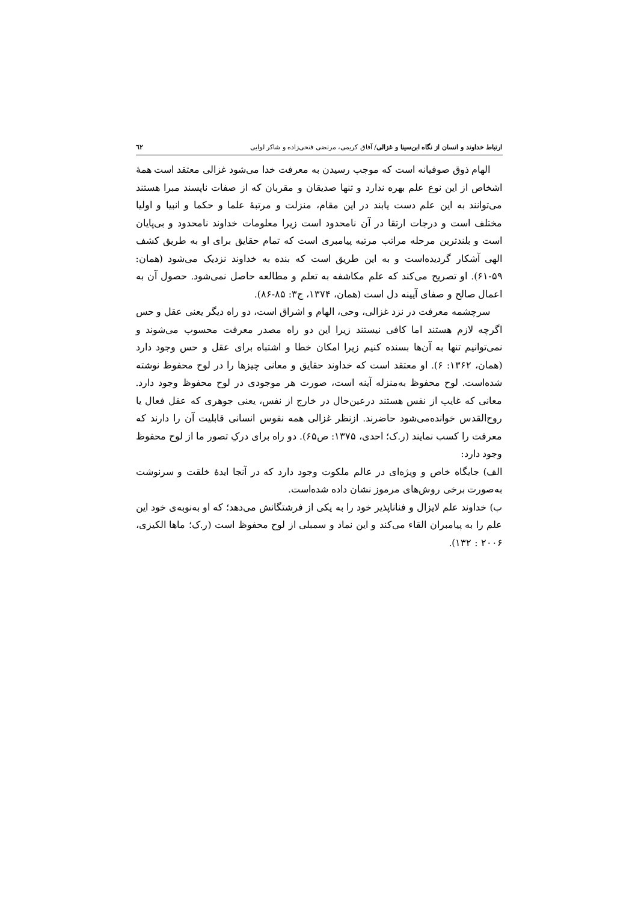ارتباط خداوند و انسان از نگاه ابن‌سینا و غزالی/ آفاق کریمی، مرتضی فتحی‌زاده و شاکر لوایی ٦٢
الهام ذوق صوفیانه است که موجب رسیدن به معرفت خدا می‌شود غزالی معتقد است همهٔ اشخاص از این نوع علم بهره ندارد و تنها صدیقان و مقربان که از صفات ناپسند مبرا هستند می‌توانند به این علم دست یابند در این مقام، منزلت و مرتبهٔ علما و حکما و انبیا و اولیا مختلف است و درجات ارتقا در آن نامحدود است زیرا معلومات خداوند نامحدود و بی‌پایان است و بلندترین مرحله مراتب مرتبه پیامبری است که تمام حقایق برای او به طریق کشف الهی آشکار گردیده‌است و به این طریق است که بنده به خداوند نزدیک می‌شود (همان: ۵۹-۶۱). او تصریح می‌کند که علم مکاشفه به تعلم و مطالعه حاصل نمی‌شود. حصول آن به اعمال صالح و صفای آیینه دل است (همان، ۱۳۷۴، ج۳: ۸۵-۸۶).
سرچشمه معرفت در نزد غزالی، وحی، الهام و اشراق است، دو راه دیگر یعنی عقل و حس اگرچه لازم هستند اما کافی نیستند زیرا این دو راه مصدر معرفت محسوب می‌شوند و نمی‌توانیم تنها به آن‌ها بسنده کنیم زیرا امکان خطا و اشتباه برای عقل و حس وجود دارد (همان، ۱۳۶۲: ۶). او معتقد است که خداوند حقایق و معانی چیزها را در لوح محفوظ نوشته شده‌است. لوح محفوظ به‌منزله آینه است، صورت هر موجودی در لوح محفوظ وجود دارد. معانی که غایب از نفس هستند درعین‌حال در خارج از نفس، یعنی جوهری که عقل فعال یا روح‌القدس خوانده‌می‌شود حاضرند. ازنظر غزالی همه نفوس انسانی قابلیت آن را دارند که معرفت را کسب نمایند (ر.ک؛ احدی، ۱۳۷۵: ص۶۵). دو راه برای درکِ تصور ما از لوح محفوظ وجود دارد:
الف) جایگاه خاص و ویژه‌ای در عالم ملکوت وجود دارد که در آنجا ایدهٔ خلقت و سرنوشت به‌صورت برخی روش‌های مرموز نشان داده شده‌است.
ب) خداوند علم لایزال و فناناپذیر خود را به یکی از فرشتگانش می‌دهد؛ که او به‌نوبه‌ی خود این علم را به پیامبران القاء می‌کند و این نماد و سمبلی از لوح محفوظ است (ر.ک؛ ماها الکیزی، ۲۰۰۶ : ۱۳۲).